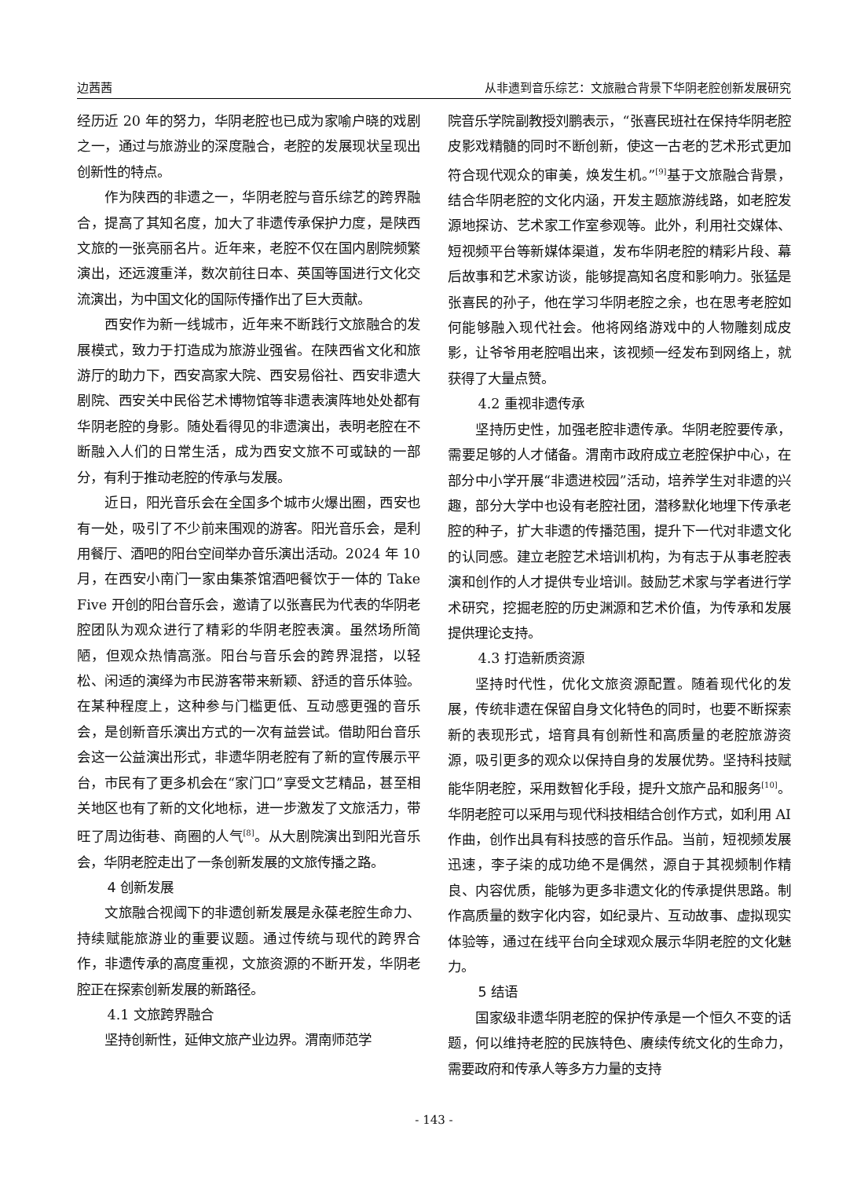边茜茜 从非遗到音乐综艺：文旅融合背景下华阴老腔创新发展研究
经历近 20 年的努力，华阴老腔也已成为家喻户晓的戏剧之一，通过与旅游业的深度融合，老腔的发展现状呈现出创新性的特点。
作为陕西的非遗之一，华阴老腔与音乐综艺的跨界融合，提高了其知名度，加大了非遗传承保护力度，是陕西文旅的一张亮丽名片。近年来，老腔不仅在国内剧院频繁演出，还远渡重洋，数次前往日本、英国等国进行文化交流演出，为中国文化的国际传播作出了巨大贡献。
西安作为新一线城市，近年来不断践行文旅融合的发展模式，致力于打造成为旅游业强省。在陕西省文化和旅游厅的助力下，西安高家大院、西安易俗社、西安非遗大剧院、西安关中民俗艺术博物馆等非遗表演阵地处处都有华阴老腔的身影。随处看得见的非遗演出，表明老腔在不断融入人们的日常生活，成为西安文旅不可或缺的一部分，有利于推动老腔的传承与发展。
近日，阳光音乐会在全国多个城市火爆出圈，西安也有一处，吸引了不少前来围观的游客。阳光音乐会，是利用餐厅、酒吧的阳台空间举办音乐演出活动。2024 年 10 月，在西安小南门一家由集茶馆酒吧餐饮于一体的 Take Five 开创的阳台音乐会，邀请了以张喜民为代表的华阴老腔团队为观众进行了精彩的华阴老腔表演。虽然场所简陋，但观众热情高涨。阳台与音乐会的跨界混搭，以轻松、闲适的演绎为市民游客带来新颖、舒适的音乐体验。在某种程度上，这种参与门槛更低、互动感更强的音乐会，是创新音乐演出方式的一次有益尝试。借助阳台音乐会这一公益演出形式，非遗华阴老腔有了新的宣传展示平台，市民有了更多机会在“家门口”享受文艺精品，甚至相关地区也有了新的文化地标，进一步激发了文旅活力，带旺了周边街巷、商圈的人气<sup>[8]</sup>。从大剧院演出到阳光音乐会，华阴老腔走出了一条创新发展的文旅传播之路。
4 创新发展
文旅融合视阈下的非遗创新发展是永葆老腔生命力、持续赋能旅游业的重要议题。通过传统与现代的跨界合作，非遗传承的高度重视，文旅资源的不断开发，华阴老腔正在探索创新发展的新路径。
4.1 文旅跨界融合
坚持创新性，延伸文旅产业边界。渭南师范学
院音乐学院副教授刘鹏表示，“张喜民班社在保持华阴老腔皮影戏精髓的同时不断创新，使这一古老的艺术形式更加符合现代观众的审美，焕发生机。”<sup>[9]</sup>基于文旅融合背景，结合华阴老腔的文化内涵，开发主题旅游线路，如老腔发源地探访、艺术家工作室参观等。此外，利用社交媒体、短视频平台等新媒体渠道，发布华阴老腔的精彩片段、幕后故事和艺术家访谈，能够提高知名度和影响力。张猛是张喜民的孙子，他在学习华阴老腔之余，也在思考老腔如何能够融入现代社会。他将网络游戏中的人物雕刻成皮影，让爷爷用老腔唱出来，该视频一经发布到网络上，就获得了大量点赞。
4.2 重视非遗传承
坚持历史性，加强老腔非遗传承。华阴老腔要传承，需要足够的人才储备。渭南市政府成立老腔保护中心，在部分中小学开展“非遗进校园”活动，培养学生对非遗的兴趣，部分大学中也设有老腔社团，潜移默化地埋下传承老腔的种子，扩大非遗的传播范围，提升下一代对非遗文化的认同感。建立老腔艺术培训机构，为有志于从事老腔表演和创作的人才提供专业培训。鼓励艺术家与学者进行学术研究，挖掘老腔的历史渊源和艺术价值，为传承和发展提供理论支持。
4.3 打造新质资源
坚持时代性，优化文旅资源配置。随着现代化的发展，传统非遗在保留自身文化特色的同时，也要不断探索新的表现形式，培育具有创新性和高质量的老腔旅游资源，吸引更多的观众以保持自身的发展优势。坚持科技赋能华阴老腔，采用数智化手段，提升文旅产品和服务<sup>[10]</sup>。华阴老腔可以采用与现代科技相结合创作方式，如利用 AI 作曲，创作出具有科技感的音乐作品。当前，短视频发展迅速，李子柒的成功绝不是偶然，源自于其视频制作精良、内容优质，能够为更多非遗文化的传承提供思路。制作高质量的数字化内容，如纪录片、互动故事、虚拟现实体验等，通过在线平台向全球观众展示华阴老腔的文化魅力。
5 结语
国家级非遗华阴老腔的保护传承是一个恒久不变的话题，何以维持老腔的民族特色、赓续传统文化的生命力，需要政府和传承人等多方力量的支持
- 143 -